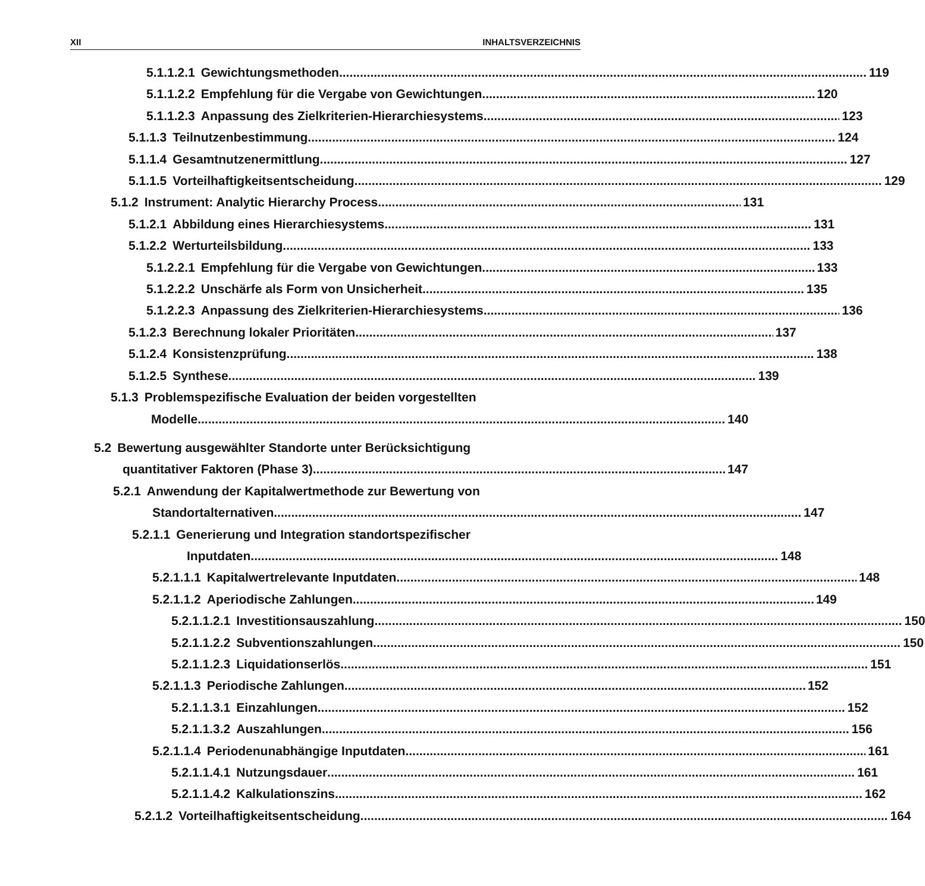XII INHALTSVERZEICHNIS
5.1.1.2.1 Gewichtungsmethoden 119
5.1.1.2.2 Empfehlung für die Vergabe von Gewichtungen 120
5.1.1.2.3 Anpassung des Zielkriterien-Hierarchiesystems 123
5.1.1.3 Teilnutzenbestimmung 124
5.1.1.4 Gesamtnutzenermittlung 127
5.1.1.5 Vorteilhaftigkeitsentscheidung 129
5.1.2 Instrument: Analytic Hierarchy Process 131
5.1.2.1 Abbildung eines Hierarchiesystems 131
5.1.2.2 Werturteilsbildung 133
5.1.2.2.1 Empfehlung für die Vergabe von Gewichtungen 133
5.1.2.2.2 Unschärfe als Form von Unsicherheit 135
5.1.2.2.3 Anpassung des Zielkriterien-Hierarchiesystems 136
5.1.2.3 Berechnung lokaler Prioritäten 137
5.1.2.4 Konsistenzprüfung 138
5.1.2.5 Synthese 139
5.1.3 Problemspezifische Evaluation der beiden vorgestellten
Modelle 140
5.2 Bewertung ausgewählter Standorte unter Berücksichtigung
quantitativer Faktoren (Phase 3) 147
5.2.1 Anwendung der Kapitalwertmethode zur Bewertung von
Standortalternativen 147
5.2.1.1 Generierung und Integration standortspezifischer
Inputdaten 148
5.2.1.1.1 Kapitalwertrelevante Inputdaten 148
5.2.1.1.2 Aperiodische Zahlungen 149
5.2.1.1.2.1 Investitionsauszahlung 150
5.2.1.1.2.2 Subventionszahlungen 150
5.2.1.1.2.3 Liquidationserlös 151
5.2.1.1.3 Periodische Zahlungen 152
5.2.1.1.3.1 Einzahlungen 152
5.2.1.1.3.2 Auszahlungen 156
5.2.1.1.4 Periodenunabhängige Inputdaten 161
5.2.1.1.4.1 Nutzungsdauer 161
5.2.1.1.4.2 Kalkulationszins 162
5.2.1.2 Vorteilhaftigkeitsentscheidung 164